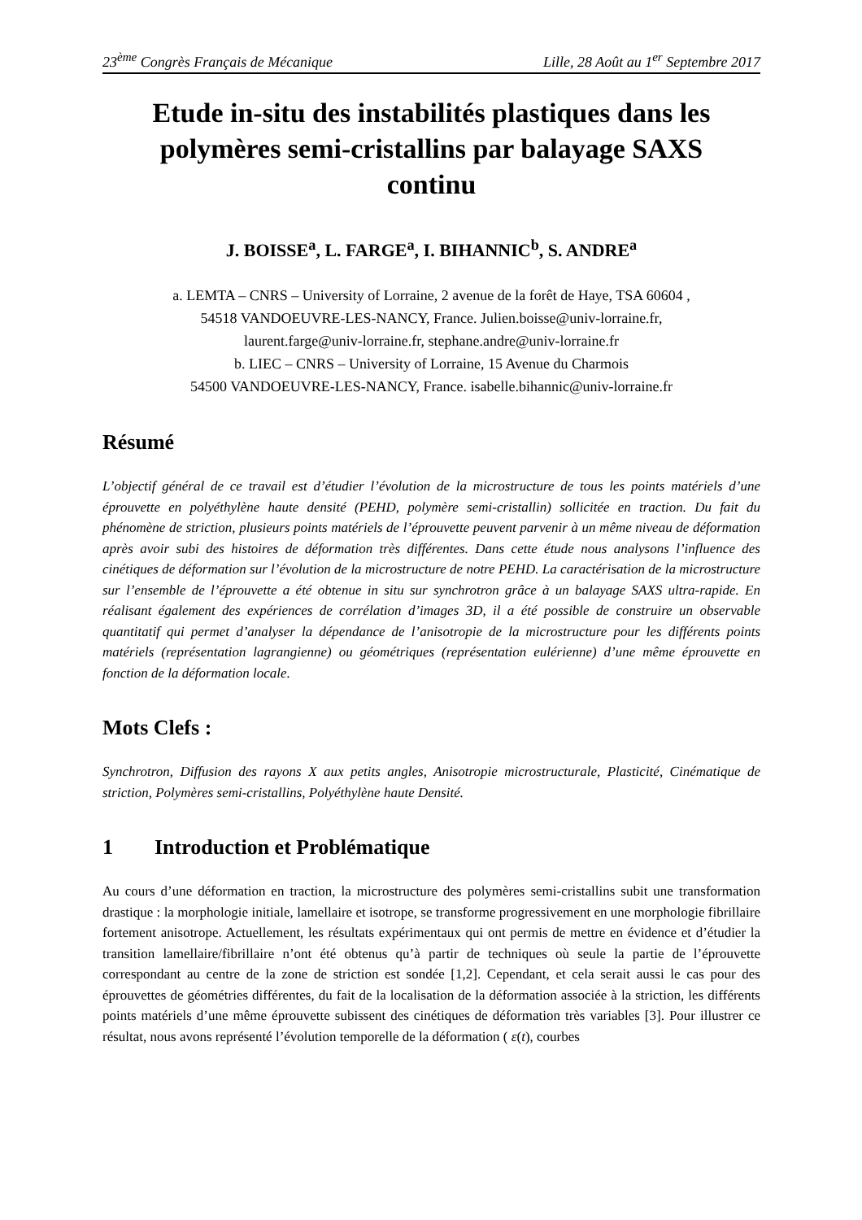23<sup>ème</sup> Congrès Français de Mécanique Lille, 28 Août au 1<sup>er</sup> Septembre 2017
Etude in-situ des instabilités plastiques dans les polymères semi-cristallins par balayage SAXS continu
J. BOISSE<sup>a</sup>, L. FARGE<sup>a</sup>, I. BIHANNIC<sup>b</sup>, S. ANDRE<sup>a</sup>
a. LEMTA – CNRS – University of Lorraine, 2 avenue de la forêt de Haye, TSA 60604 ,
54518 VANDOEUVRE-LES-NANCY, France. Julien.boisse@univ-lorraine.fr,
laurent.farge@univ-lorraine.fr, stephane.andre@univ-lorraine.fr
b. LIEC – CNRS – University of Lorraine, 15 Avenue du Charmois
54500 VANDOEUVRE-LES-NANCY, France. isabelle.bihannic@univ-lorraine.fr
Résumé
L’objectif général de ce travail est d’étudier l’évolution de la microstructure de tous les points matériels d’une éprouvette en polyéthylène haute densité (PEHD, polymère semi-cristallin) sollicitée en traction. Du fait du phénomène de striction, plusieurs points matériels de l’éprouvette peuvent parvenir à un même niveau de déformation après avoir subi des histoires de déformation très différentes. Dans cette étude nous analysons l’influence des cinétiques de déformation sur l’évolution de la microstructure de notre PEHD. La caractérisation de la microstructure sur l’ensemble de l’éprouvette a été obtenue in situ sur synchrotron grâce à un balayage SAXS ultra-rapide. En réalisant également des expériences de corrélation d’images 3D, il a été possible de construire un observable quantitatif qui permet d’analyser la dépendance de l’anisotropie de la microstructure pour les différents points matériels (représentation lagrangienne) ou géométriques (représentation eulérienne) d’une même éprouvette en fonction de la déformation locale.
Mots Clefs :
Synchrotron, Diffusion des rayons X aux petits angles, Anisotropie microstructurale, Plasticité, Cinématique de striction, Polymères semi-cristallins, Polyéthylène haute Densité.
1 Introduction et Problématique
Au cours d’une déformation en traction, la microstructure des polymères semi-cristallins subit une transformation drastique : la morphologie initiale, lamellaire et isotrope, se transforme progressivement en une morphologie fibrillaire fortement anisotrope. Actuellement, les résultats expérimentaux qui ont permis de mettre en évidence et d’étudier la transition lamellaire/fibrillaire n’ont été obtenus qu’à partir de techniques où seule la partie de l’éprouvette correspondant au centre de la zone de striction est sondée [1,2]. Cependant, et cela serait aussi le cas pour des éprouvettes de géométries différentes, du fait de la localisation de la déformation associée à la striction, les différents points matériels d’une même éprouvette subissent des cinétiques de déformation très variables [3]. Pour illustrer ce résultat, nous avons représenté l’évolution temporelle de la déformation ( ε(t), courbes